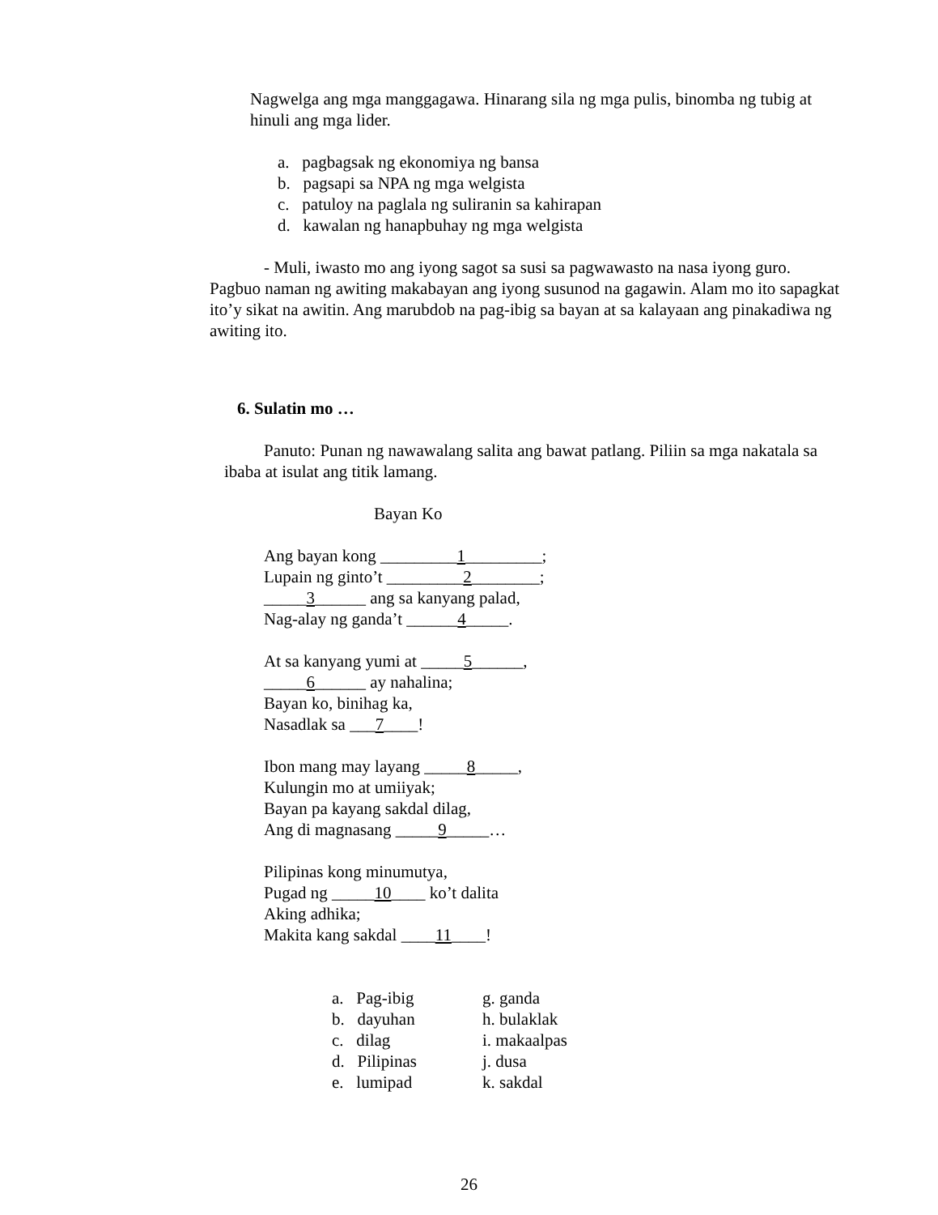Nagwelga ang mga manggagawa. Hinarang sila ng mga pulis, binomba ng tubig at hinuli ang mga lider.
a. pagbagsak ng ekonomiya ng bansa
b. pagsapi sa NPA ng mga welgista
c. patuloy na paglala ng suliranin sa kahirapan
d. kawalan ng hanapbuhay ng mga welgista
- Muli, iwasto mo ang iyong sagot sa susi sa pagwawasto na nasa iyong guro. Pagbuo naman ng awiting makabayan ang iyong susunod na gagawin. Alam mo ito sapagkat ito’y sikat na awitin. Ang marubdob na pag-ibig sa bayan at sa kalayaan ang pinakadiwa ng awiting ito.
6. Sulatin mo …
Panuto: Punan ng nawawalang salita ang bawat patlang. Piliin sa mga nakatala sa ibaba at isulat ang titik lamang.
Bayan Ko
Ang bayan kong _________1_________;
Lupain ng ginto’t _________2________;
_____3______ ang sa kanyang palad,
Nag-alay ng ganda’t ______4_____.
At sa kanyang yumi at _____5______,
_____6______ ay nahalina;
Bayan ko, binihag ka,
Nasadlak sa ___7____!
Ibon mang may layang _____8_____,
Kulungin mo at umiiyak;
Bayan pa kayang sakdal dilag,
Ang di magnasang _____9_____…
Pilipinas kong minumutya,
Pugad ng _____10____ ko’t dalita
Aking adhika;
Makita kang sakdal ____11____!
a. Pag-ibig g. ganda b. dayuhan h. bulaklak c. dilag i. makaalpas d. Pilipinas j. dusa e. lumipad k. sakdal
26